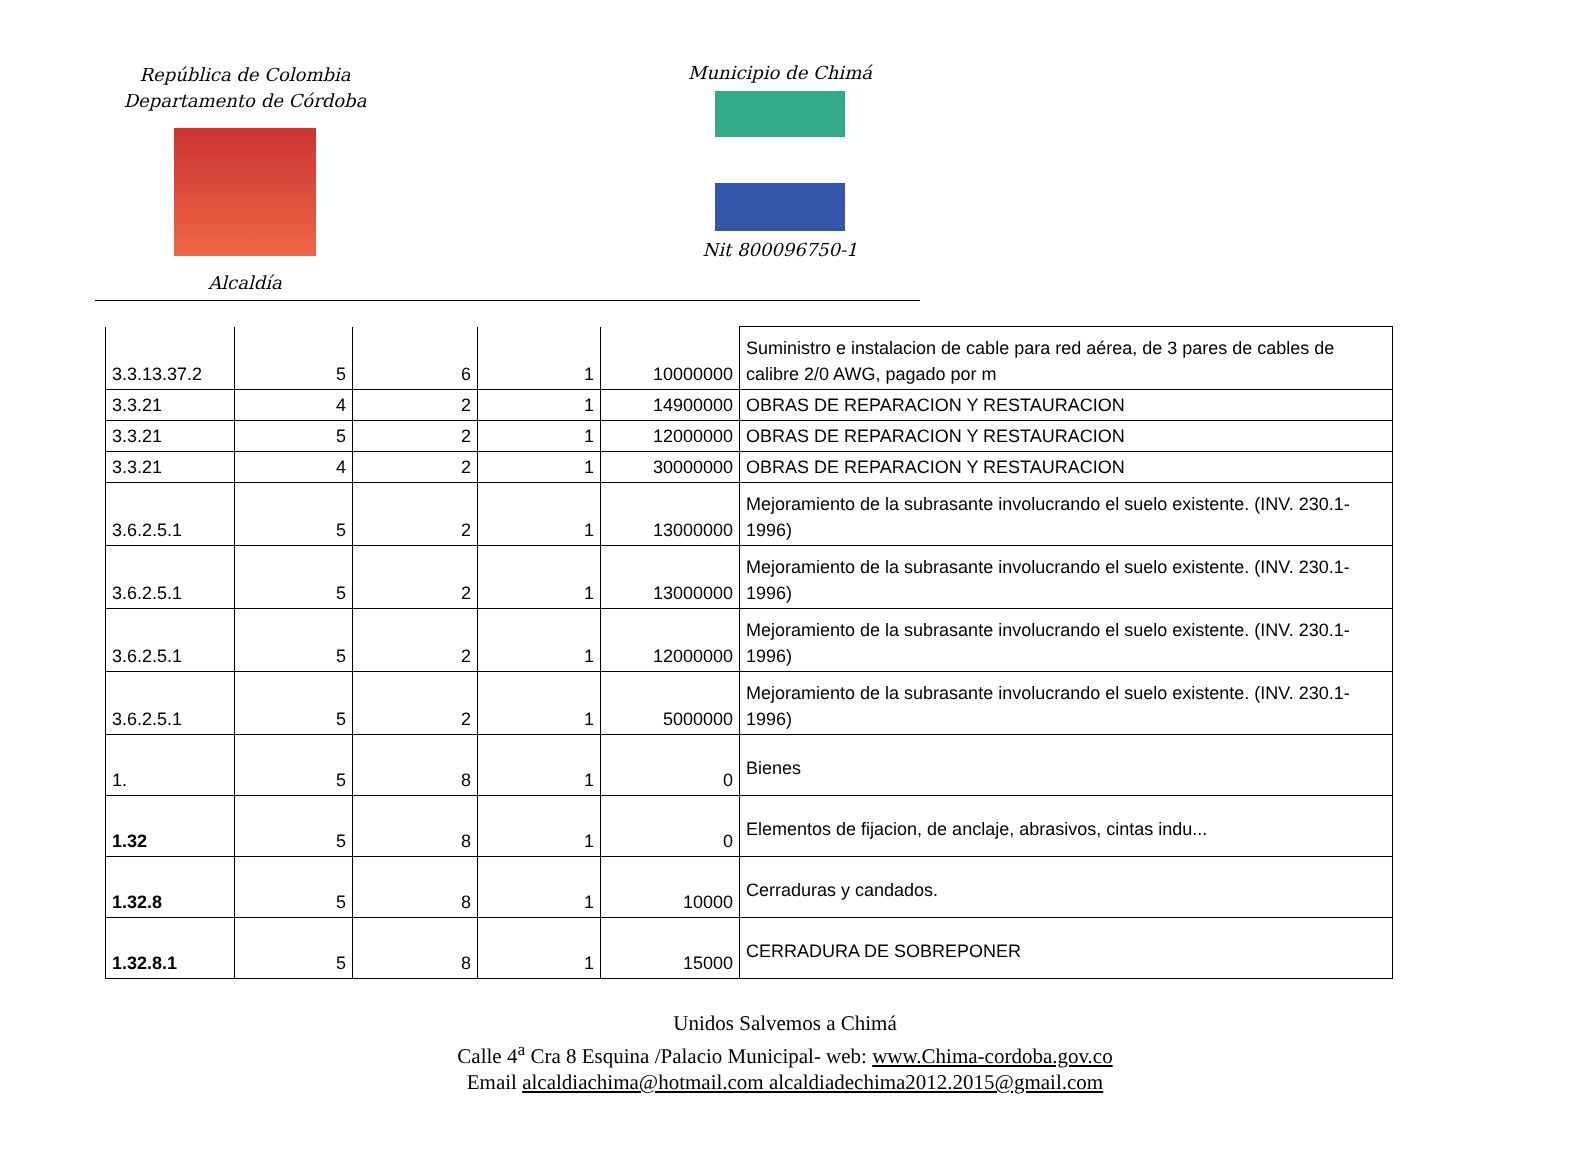República de Colombia
Departamento de Córdoba
Alcaldía
Municipio de Chimá
Nit 800096750-1
| 3.3.13.37.2 | 5 | 6 | 1 | 10000000 | Suministro e instalacion de cable para red aérea, de 3 pares de cables de calibre 2/0 AWG, pagado por m |
| 3.3.21 | 4 | 2 | 1 | 14900000 | OBRAS DE REPARACION Y RESTAURACION |
| 3.3.21 | 5 | 2 | 1 | 12000000 | OBRAS DE REPARACION Y RESTAURACION |
| 3.3.21 | 4 | 2 | 1 | 30000000 | OBRAS DE REPARACION Y RESTAURACION |
| 3.6.2.5.1 | 5 | 2 | 1 | 13000000 | Mejoramiento de la subrasante involucrando el suelo existente. (INV. 230.1-1996) |
| 3.6.2.5.1 | 5 | 2 | 1 | 13000000 | Mejoramiento de la subrasante involucrando el suelo existente. (INV. 230.1-1996) |
| 3.6.2.5.1 | 5 | 2 | 1 | 12000000 | Mejoramiento de la subrasante involucrando el suelo existente. (INV. 230.1-1996) |
| 3.6.2.5.1 | 5 | 2 | 1 | 5000000 | Mejoramiento de la subrasante involucrando el suelo existente. (INV. 230.1-1996) |
| 1. | 5 | 8 | 1 | 0 | Bienes |
| 1.32 | 5 | 8 | 1 | 0 | Elementos de fijacion, de anclaje, abrasivos, cintas indu... |
| 1.32.8 | 5 | 8 | 1 | 10000 | Cerraduras y candados. |
| 1.32.8.1 | 5 | 8 | 1 | 15000 | CERRADURA DE SOBREPONER |
Unidos Salvemos a Chimá
Calle 4<sup>a</sup> Cra 8 Esquina /Palacio Municipal- web: www.Chima-cordoba.gov.co
Email alcaldiachima@hotmail.com alcaldiadechima2012.2015@gmail.com